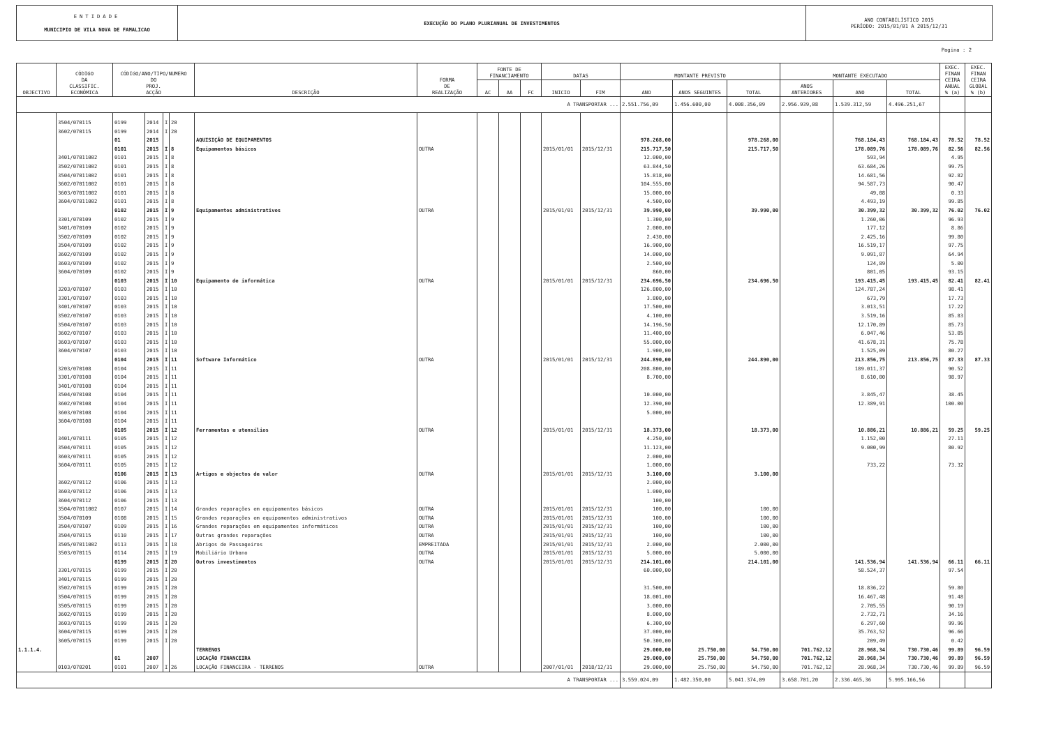ENTIDADE
MUNICIPIO DE VILA NOVA DE FAMALICAO
EXECUÇÃO DO PLANO PLURIANUAL DE INVESTIMENTOS
ANO CONTABILÍSTICO 2015
PERÍODO: 2015/01/01 A 2015/12/31
Pagina : 2
| OBJECTIVO | CÓDIGO DA CLASSIFIC. ECONÓMICA | CÓDIGO/ANO/TIPO/NUMERO DO PROJ. ACÇÃO | | | | DESCRIÇÃO | FORMA DE REALIZAÇÃO | FONTE DE FINANCIAMENTO | | | DATAS | | MONTANTE PREVISTO | | | MONTANTE EXECUTADO | | | EXEC. FINAN CEIRA ANUAL % (a) | EXEC. FINAN CEIRA GLOBAL % (b) |
| --- | --- | --- | --- | --- | --- | --- | --- | --- | --- | --- | --- | --- | --- | --- | --- | --- | --- | --- | --- | --- |
| | | | | | | | | AC | AA | FC | INICIO | FIM | ANO | ANOS SEGUINTES | TOTAL | ANOS ANTERIORES | ANO | TOTAL | | |
| A TRANSPORTAR ... | | | | | | | | | | | | | 2.551.756,09 | 1.456.600,00 | 4.008.356,09 | 2.956.939,08 | 1.539.312,59 | 4.496.251,67 | | |
| | 3504/070115 | 0199 | 2014 | I | 20 | | | | | | | | | | | | | | | |
| | 3602/070115 | 0199 | 2014 | I | 20 | | | | | | | | | | | | | | | |
| | | 01 | 2015 | | | AQUISIÇÃO DE EQUIPAMENTOS | | | | | | | 978.268,00 | | 978.268,00 | | 768.184,43 | 768.184,43 | 78.52 | 78.52 |
| | | 0101 | 2015 | I | 8 | Equipamentos básicos | OUTRA | | | | 2015/01/01 | 2015/12/31 | 215.717,50 | | 215.717,50 | | 178.089,76 | 178.089,76 | 82.56 | 82.56 |
| | 3401/07011002 | 0101 | 2015 | I | 8 | | | | | | | | 12.000,00 | | | | 593,94 | | 4.95 | |
| | 3502/07011002 | 0101 | 2015 | I | 8 | | | | | | | | 63.844,50 | | | | 63.684,26 | | 99.75 | |
| | 3504/07011002 | 0101 | 2015 | I | 8 | | | | | | | | 15.818,00 | | | | 14.681,56 | | 92.82 | |
| | 3602/07011002 | 0101 | 2015 | I | 8 | | | | | | | | 104.555,00 | | | | 94.587,73 | | 90.47 | |
| | 3603/07011002 | 0101 | 2015 | I | 8 | | | | | | | | 15.000,00 | | | | 49,08 | | 0.33 | |
| | 3604/07011002 | 0101 | 2015 | I | 8 | | | | | | | | 4.500,00 | | | | 4.493,19 | | 99.85 | |
| | | 0102 | 2015 | I | 9 | Equipamentos administrativos | OUTRA | | | | 2015/01/01 | 2015/12/31 | 39.990,00 | | 39.990,00 | | 30.399,32 | 30.399,32 | 76.02 | 76.02 |
| | 3301/070109 | 0102 | 2015 | I | 9 | | | | | | | | 1.300,00 | | | | 1.260,06 | | 96.93 | |
| | 3401/070109 | 0102 | 2015 | I | 9 | | | | | | | | 2.000,00 | | | | 177,12 | | 8.86 | |
| | 3502/070109 | 0102 | 2015 | I | 9 | | | | | | | | 2.430,00 | | | | 2.425,16 | | 99.80 | |
| | 3504/070109 | 0102 | 2015 | I | 9 | | | | | | | | 16.900,00 | | | | 16.519,17 | | 97.75 | |
| | 3602/070109 | 0102 | 2015 | I | 9 | | | | | | | | 14.000,00 | | | | 9.091,87 | | 64.94 | |
| | 3603/070109 | 0102 | 2015 | I | 9 | | | | | | | | 2.500,00 | | | | 124,89 | | 5.00 | |
| | 3604/070109 | 0102 | 2015 | I | 9 | | | | | | | | 860,00 | | | | 801,05 | | 93.15 | |
| | | 0103 | 2015 | I | 10 | Equipamento de informática | OUTRA | | | | 2015/01/01 | 2015/12/31 | 234.696,50 | | 234.696,50 | | 193.415,45 | 193.415,45 | 82.41 | 82.41 |
| | 3203/070107 | 0103 | 2015 | I | 10 | | | | | | | | 126.800,00 | | | | 124.787,24 | | 98.41 | |
| | 3301/070107 | 0103 | 2015 | I | 10 | | | | | | | | 3.800,00 | | | | 673,79 | | 17.73 | |
| | 3401/070107 | 0103 | 2015 | I | 10 | | | | | | | | 17.500,00 | | | | 3.013,51 | | 17.22 | |
| | 3502/070107 | 0103 | 2015 | I | 10 | | | | | | | | 4.100,00 | | | | 3.519,16 | | 85.83 | |
| | 3504/070107 | 0103 | 2015 | I | 10 | | | | | | | | 14.196,50 | | | | 12.170,89 | | 85.73 | |
| | 3602/070107 | 0103 | 2015 | I | 10 | | | | | | | | 11.400,00 | | | | 6.047,46 | | 53.05 | |
| | 3603/070107 | 0103 | 2015 | I | 10 | | | | | | | | 55.000,00 | | | | 41.678,31 | | 75.78 | |
| | 3604/070107 | 0103 | 2015 | I | 10 | | | | | | | | 1.900,00 | | | | 1.525,09 | | 80.27 | |
| | | 0104 | 2015 | I | 11 | Software Informático | OUTRA | | | | 2015/01/01 | 2015/12/31 | 244.890,00 | | 244.890,00 | | 213.856,75 | 213.856,75 | 87.33 | 87.33 |
| | 3203/070108 | 0104 | 2015 | I | 11 | | | | | | | | 208.800,00 | | | | 189.011,37 | | 90.52 | |
| | 3301/070108 | 0104 | 2015 | I | 11 | | | | | | | | 8.700,00 | | | | 8.610,00 | | 98.97 | |
| | 3401/070108 | 0104 | 2015 | I | 11 | | | | | | | | | | | | | | | |
| | 3504/070108 | 0104 | 2015 | I | 11 | | | | | | | | 10.000,00 | | | | 3.845,47 | | 38.45 | |
| | 3602/070108 | 0104 | 2015 | I | 11 | | | | | | | | 12.390,00 | | | | 12.389,91 | | 100.00 | |
| | 3603/070108 | 0104 | 2015 | I | 11 | | | | | | | | 5.000,00 | | | | | | | |
| | 3604/070108 | 0104 | 2015 | I | 11 | | | | | | | | | | | | | | | |
| | | 0105 | 2015 | I | 12 | Ferramentas e utensílios | OUTRA | | | | 2015/01/01 | 2015/12/31 | 18.373,00 | | 18.373,00 | | 10.886,21 | 10.886,21 | 59.25 | 59.25 |
| | 3401/070111 | 0105 | 2015 | I | 12 | | | | | | | | 4.250,00 | | | | 1.152,00 | | 27.11 | |
| | 3504/070111 | 0105 | 2015 | I | 12 | | | | | | | | 11.123,00 | | | | 9.000,99 | | 80.92 | |
| | 3603/070111 | 0105 | 2015 | I | 12 | | | | | | | | 2.000,00 | | | | | | | |
| | 3604/070111 | 0105 | 2015 | I | 12 | | | | | | | | 1.000,00 | | | | 733,22 | | 73.32 | |
| | | 0106 | 2015 | I | 13 | Artigos e objectos de valor | OUTRA | | | | 2015/01/01 | 2015/12/31 | 3.100,00 | | 3.100,00 | | | | | |
| | 3602/070112 | 0106 | 2015 | I | 13 | | | | | | | | 2.000,00 | | | | | | | |
| | 3603/070112 | 0106 | 2015 | I | 13 | | | | | | | | 1.000,00 | | | | | | | |
| | 3604/070112 | 0106 | 2015 | I | 13 | | | | | | | | 100,00 | | | | | | | |
| | 3504/07011002 | 0107 | 2015 | I | 14 | Grandes reparações em equipamentos básicos | OUTRA | | | | 2015/01/01 | 2015/12/31 | 100,00 | | 100,00 | | | | | |
| | 3504/070109 | 0108 | 2015 | I | 15 | Grandes reparações em equipamentos administrativos | OUTRA | | | | 2015/01/01 | 2015/12/31 | 100,00 | | 100,00 | | | | | |
| | 3504/070107 | 0109 | 2015 | I | 16 | Grandes reparações em equipamentos informáticos | OUTRA | | | | 2015/01/01 | 2015/12/31 | 100,00 | | 100,00 | | | | | |
| | 3504/070115 | 0110 | 2015 | I | 17 | Outras grandes reparações | OUTRA | | | | 2015/01/01 | 2015/12/31 | 100,00 | | 100,00 | | | | | |
| | 3505/07011002 | 0113 | 2015 | I | 18 | Abrigos de Passageiros | EMPREITADA | | | | 2015/01/01 | 2015/12/31 | 2.000,00 | | 2.000,00 | | | | | |
| | 3503/070115 | 0114 | 2015 | I | 19 | Mobiliário Urbano | OUTRA | | | | 2015/01/01 | 2015/12/31 | 5.000,00 | | 5.000,00 | | | | | |
| | | 0199 | 2015 | I | 20 | Outros investimentos | OUTRA | | | | 2015/01/01 | 2015/12/31 | 214.101,00 | | 214.101,00 | | 141.536,94 | 141.536,94 | 66.11 | 66.11 |
| | 3301/070115 | 0199 | 2015 | I | 20 | | | | | | | | 60.000,00 | | | | 58.524,37 | | 97.54 | |
| | 3401/070115 | 0199 | 2015 | I | 20 | | | | | | | | | | | | | | | |
| | 3502/070115 | 0199 | 2015 | I | 20 | | | | | | | | 31.500,00 | | | | 18.836,22 | | 59.80 | |
| | 3504/070115 | 0199 | 2015 | I | 20 | | | | | | | | 18.001,00 | | | | 16.467,48 | | 91.48 | |
| | 3505/070115 | 0199 | 2015 | I | 20 | | | | | | | | 3.000,00 | | | | 2.705,55 | | 90.19 | |
| | 3602/070115 | 0199 | 2015 | I | 20 | | | | | | | | 8.000,00 | | | | 2.732,71 | | 34.16 | |
| | 3603/070115 | 0199 | 2015 | I | 20 | | | | | | | | 6.300,00 | | | | 6.297,60 | | 99.96 | |
| | 3604/070115 | 0199 | 2015 | I | 20 | | | | | | | | 37.000,00 | | | | 35.763,52 | | 96.66 | |
| | 3605/070115 | 0199 | 2015 | I | 20 | | | | | | | | 50.300,00 | | | | 209,49 | | 0.42 | |
| 1.1.1.4. | | | | | | TERRENOS | | | | | | | 29.000,00 | 25.750,00 | 54.750,00 | 701.762,12 | 28.968,34 | 730.730,46 | 99.89 | 96.59 |
| | | 01 | 2007 | | | LOCAÇÃO FINANCEIRA | | | | | | | 29.000,00 | 25.750,00 | 54.750,00 | 701.762,12 | 28.968,34 | 730.730,46 | 99.89 | 96.59 |
| | 0103/070201 | 0101 | 2007 | I | 26 | LOCAÇÃO FINANCEIRA - TERRENOS | OUTRA | | | | 2007/01/01 | 2018/12/31 | 29.000,00 | 25.750,00 | 54.750,00 | 701.762,12 | 28.968,34 | 730.730,46 | 99.89 | 96.59 |
| A TRANSPORTAR ... | | | | | | | | | | | | | 3.559.024,09 | 1.482.350,00 | 5.041.374,09 | 3.658.701,20 | 2.336.465,36 | 5.995.166,56 | | |